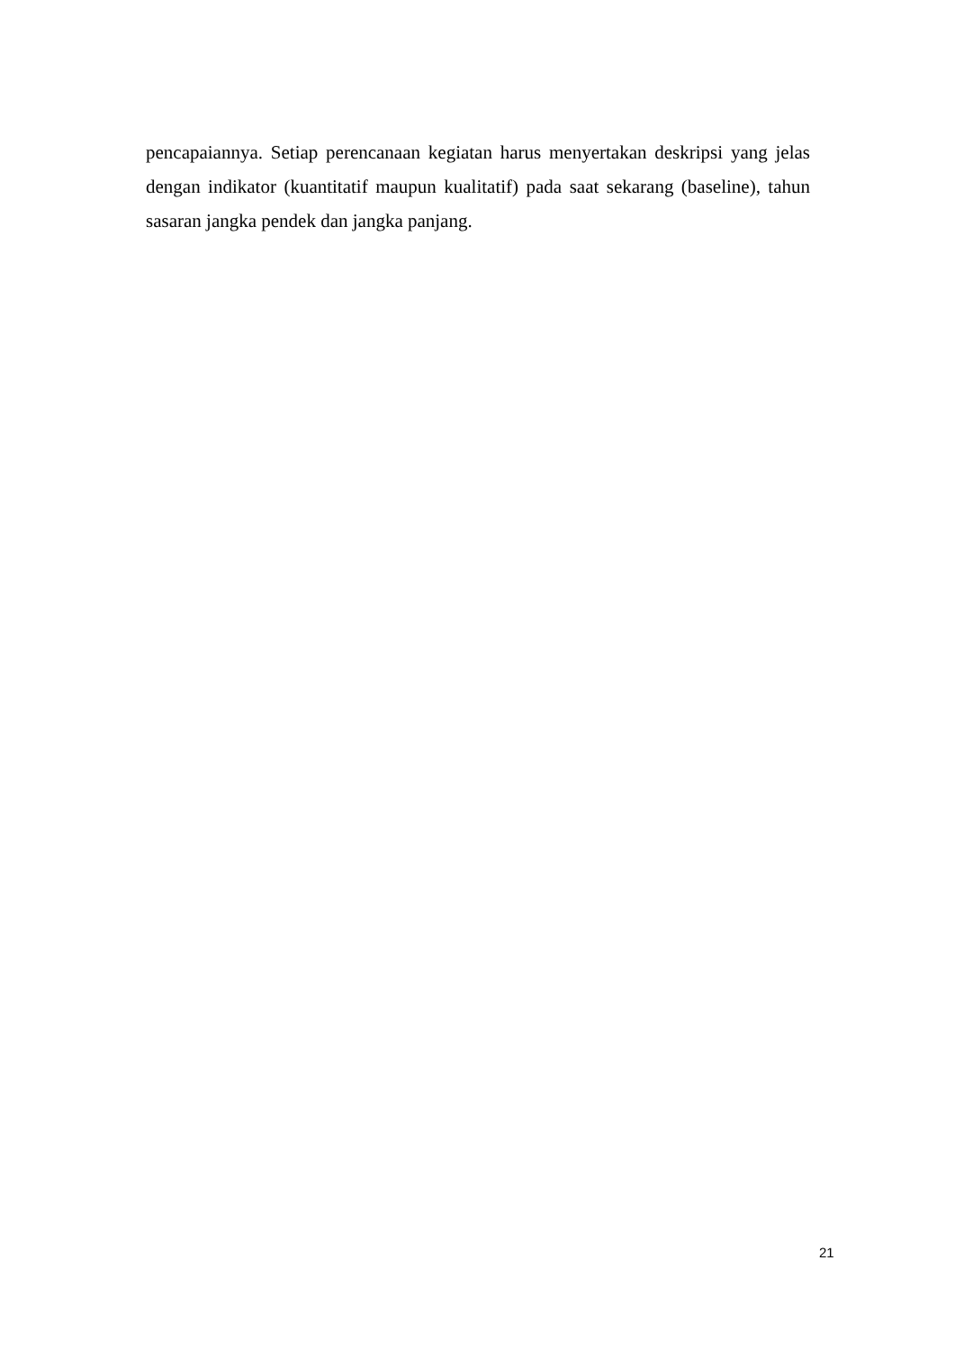pencapaiannya. Setiap perencanaan kegiatan harus menyertakan deskripsi yang jelas dengan indikator (kuantitatif maupun kualitatif) pada saat sekarang (baseline), tahun sasaran jangka pendek dan jangka panjang.
21